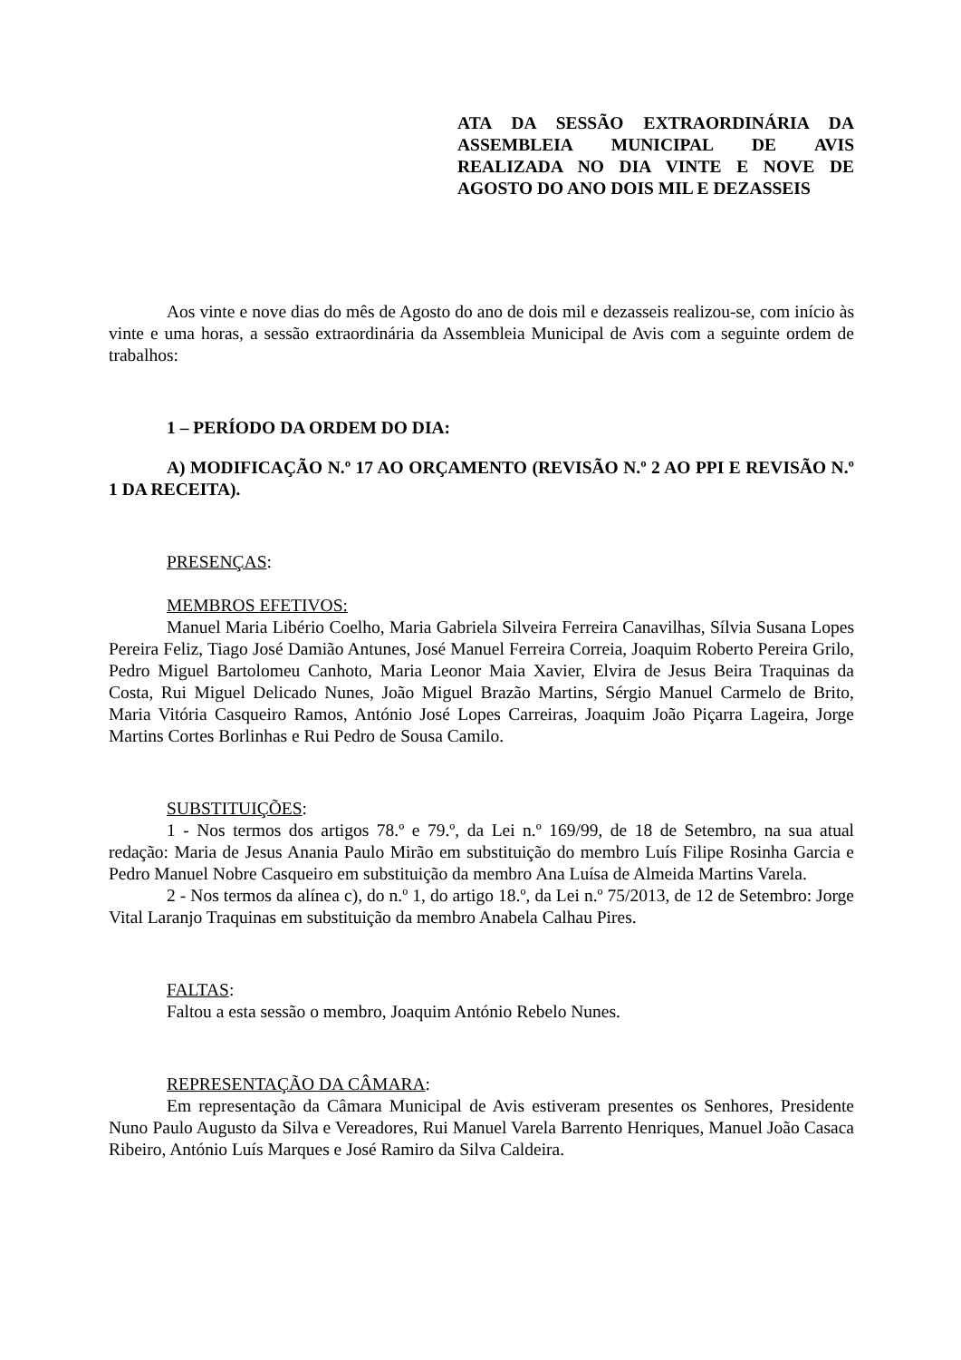ATA DA SESSÃO EXTRAORDINÁRIA DA ASSEMBLEIA MUNICIPAL DE AVIS REALIZADA NO DIA VINTE E NOVE DE AGOSTO DO ANO DOIS MIL E DEZASSEIS
Aos vinte e nove dias do mês de Agosto do ano de dois mil e dezasseis realizou-se, com início às vinte e uma horas, a sessão extraordinária da Assembleia Municipal de Avis com a seguinte ordem de trabalhos:
1 – PERÍODO DA ORDEM DO DIA:
A) MODIFICAÇÃO N.º 17 AO ORÇAMENTO (REVISÃO N.º 2 AO PPI E REVISÃO N.º 1 DA RECEITA).
PRESENÇAS:
MEMBROS EFETIVOS:
Manuel Maria Libério Coelho, Maria Gabriela Silveira Ferreira Canavilhas, Sílvia Susana Lopes Pereira Feliz, Tiago José Damião Antunes, José Manuel Ferreira Correia, Joaquim Roberto Pereira Grilo, Pedro Miguel Bartolomeu Canhoto, Maria Leonor Maia Xavier, Elvira de Jesus Beira Traquinas da Costa, Rui Miguel Delicado Nunes, João Miguel Brazão Martins, Sérgio Manuel Carmelo de Brito, Maria Vitória Casqueiro Ramos, António José Lopes Carreiras, Joaquim João Piçarra Lageira, Jorge Martins Cortes Borlinhas e Rui Pedro de Sousa Camilo.
SUBSTITUIÇÕES:
1 - Nos termos dos artigos 78.º e 79.º, da Lei n.º 169/99, de 18 de Setembro, na sua atual redação: Maria de Jesus Anania Paulo Mirão em substituição do membro Luís Filipe Rosinha Garcia e Pedro Manuel Nobre Casqueiro em substituição da membro Ana Luísa de Almeida Martins Varela.
2 - Nos termos da alínea c), do n.º 1, do artigo 18.º, da Lei n.º 75/2013, de 12 de Setembro: Jorge Vital Laranjo Traquinas em substituição da membro Anabela Calhau Pires.
FALTAS:
Faltou a esta sessão o membro, Joaquim António Rebelo Nunes.
REPRESENTAÇÃO DA CÂMARA:
Em representação da Câmara Municipal de Avis estiveram presentes os Senhores, Presidente Nuno Paulo Augusto da Silva e Vereadores, Rui Manuel Varela Barrento Henriques, Manuel João Casaca Ribeiro, António Luís Marques e José Ramiro da Silva Caldeira.